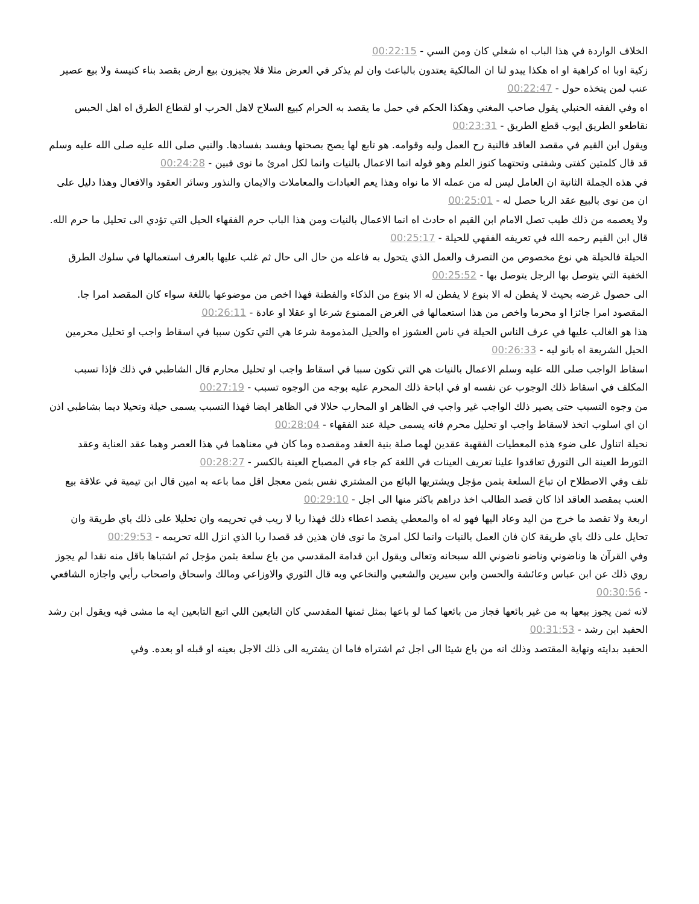الخلاف الواردة في هذا الباب اه شغلي كان ومن السي - 00:22:15
زكية اوبا اه كراهية او اه هكذا يبدو لنا ان المالكية يعتدون بالباعث وان لم يذكر في العرض مثلا فلا يجيزون بيع ارض بقصد بناء كنيسة ولا بيع عصير عنب لمن يتخذه حول - 00:22:47
اه وفي الفقه الحنبلي يقول صاحب المغني وهكذا الحكم في حمل ما يقصد به الحرام كبيع السلاح لاهل الحرب او لقطاع الطرق اه اهل الحبس نقاطعو الطريق ايوب قطع الطريق - 00:23:31
ويقول ابن القيم في مقصد العاقد فالنية رح العمل ولبه وقوامه. هو تابع لها يصح بصحتها ويفسد بفسادها. والنبي صلى الله عليه صلى الله عليه وسلم قد قال كلمتين كفتى وشفتى وتحتهما كنوز العلم وهو قوله انما الاعمال بالنيات وانما لكل امرئ ما نوى فبين - 00:24:28
في هذه الجملة الثانية ان العامل ليس له من عمله الا ما نواه وهذا يعم العبادات والمعاملات والايمان والنذور وسائر العقود والافعال وهذا دليل على ان من نوى بالبيع عقد الربا حصل له - 00:25:01
ولا يعصمه من ذلك طيب تصل الامام ابن القيم اه حادث اه انما الاعمال بالنيات ومن هذا الباب حرم الفقهاء الحيل التي تؤدي الى تحليل ما حرم الله. قال ابن القيم رحمه الله في تعريفه الفقهي للحيلة - 00:25:17
الحيلة فالحيلة هي نوع مخصوص من التصرف والعمل الذي يتحول به فاعله من حال الى حال ثم غلب عليها بالعرف استعمالها في سلوك الطرق الخفية التي يتوصل بها الرجل يتوصل بها - 00:25:52
الى حصول غرضه بحيث لا يفطن له الا بنوع لا يفطن له الا بنوع من الذكاء والفطنة فهذا اخص من موضوعها باللغة سواء كان المقصد امرا جا. المقصود امرا جائزا او محرما واخص من هذا استعمالها في الغرض الممنوع شرعا او عقلا او عادة - 00:26:11
هذا هو الغالب عليها في عرف الناس الحيلة في ناس العشوز اه والحيل المذمومة شرعا هي التي تكون سببا في اسقاط واجب او تحليل محرمين الحيل الشريعة اه بانو ليه - 00:26:33
اسقاط الواجب صلى الله عليه وسلم الاعمال بالنيات هي التي تكون سببا في اسقاط واجب او تحليل محارم قال الشاطبي في ذلك فإذا تسبب المكلف في اسقاط ذلك الوجوب عن نفسه او في اباحة ذلك المحرم عليه بوجه من الوجوه تسبب - 00:27:19
من وجوه التسبب حتى يصير ذلك الواجب غير واجب في الظاهر او المحارب حلالا في الظاهر ايضا فهذا التسبب يسمى حيلة وتحيلا ديما بشاطبي اذن ان اي اسلوب اتخذ لاسقاط واجب او تحليل محرم فانه يسمى حيلة عند الفقهاء - 00:28:04
نحيلة اتناول على ضوء هذه المعطيات الفقهية عقدين لهما صلة بنية العقد ومقصده وما كان في معناهما في هذا العصر وهما عقد العناية وعقد التورط العينة الى التورق تعاقدوا علينا تعريف العينات في اللغة كم جاء في المصباح العينة بالكسر - 00:28:27
تلف وفي الاصطلاح ان تباع السلعة بثمن مؤجل ويشتريها البائع من المشتري نفس بثمن معجل اقل مما باعه به امين قال ابن تيمية في علاقة بيع العنب بمقصد العاقد اذا كان قصد الطالب اخذ دراهم باكثر منها الى اجل - 00:29:10
اربعة ولا تقصد ما خرج من اليد وعاد اليها فهو له اه والمعطي يقصد اعطاء ذلك فهذا ربا لا ريب في تحريمه وان تحليلا على ذلك باي طريقة وان تحايل على ذلك باي طريقة كان فان العمل بالنيات وانما لكل امرئ ما نوى فان هذين قد قصدا ربا الذي انزل الله تحريمه - 00:29:53
وفي القرآن ها وناضوني وناضو ناضوني الله سبحانه وتعالى ويقول ابن قدامة المقدسي من باع سلعة بثمن مؤجل ثم اشتباها باقل منه نقدا لم يجوز روي ذلك عن ابن عباس وعائشة والحسن وابن سيرين والشعبي والنخاعي وبه قال الثوري والاوزاعي ومالك واسحاق واصحاب رأيي واجازه الشافعي - 00:30:56
لانه ثمن يجوز بيعها به من غير بائعها فجاز من بائعها كما لو باعها بمثل ثمنها المقدسي كان التابعين اللي اتبع التابعين ايه ما مشى فيه ويقول ابن رشد الحفيد ابن رشد - 00:31:53
الحفيد بدايته ونهاية المقتصد وذلك انه من باع شيئا الى اجل ثم اشتراه فاما ان يشتريه الى ذلك الاجل بعينه او قبله او بعده. وفي